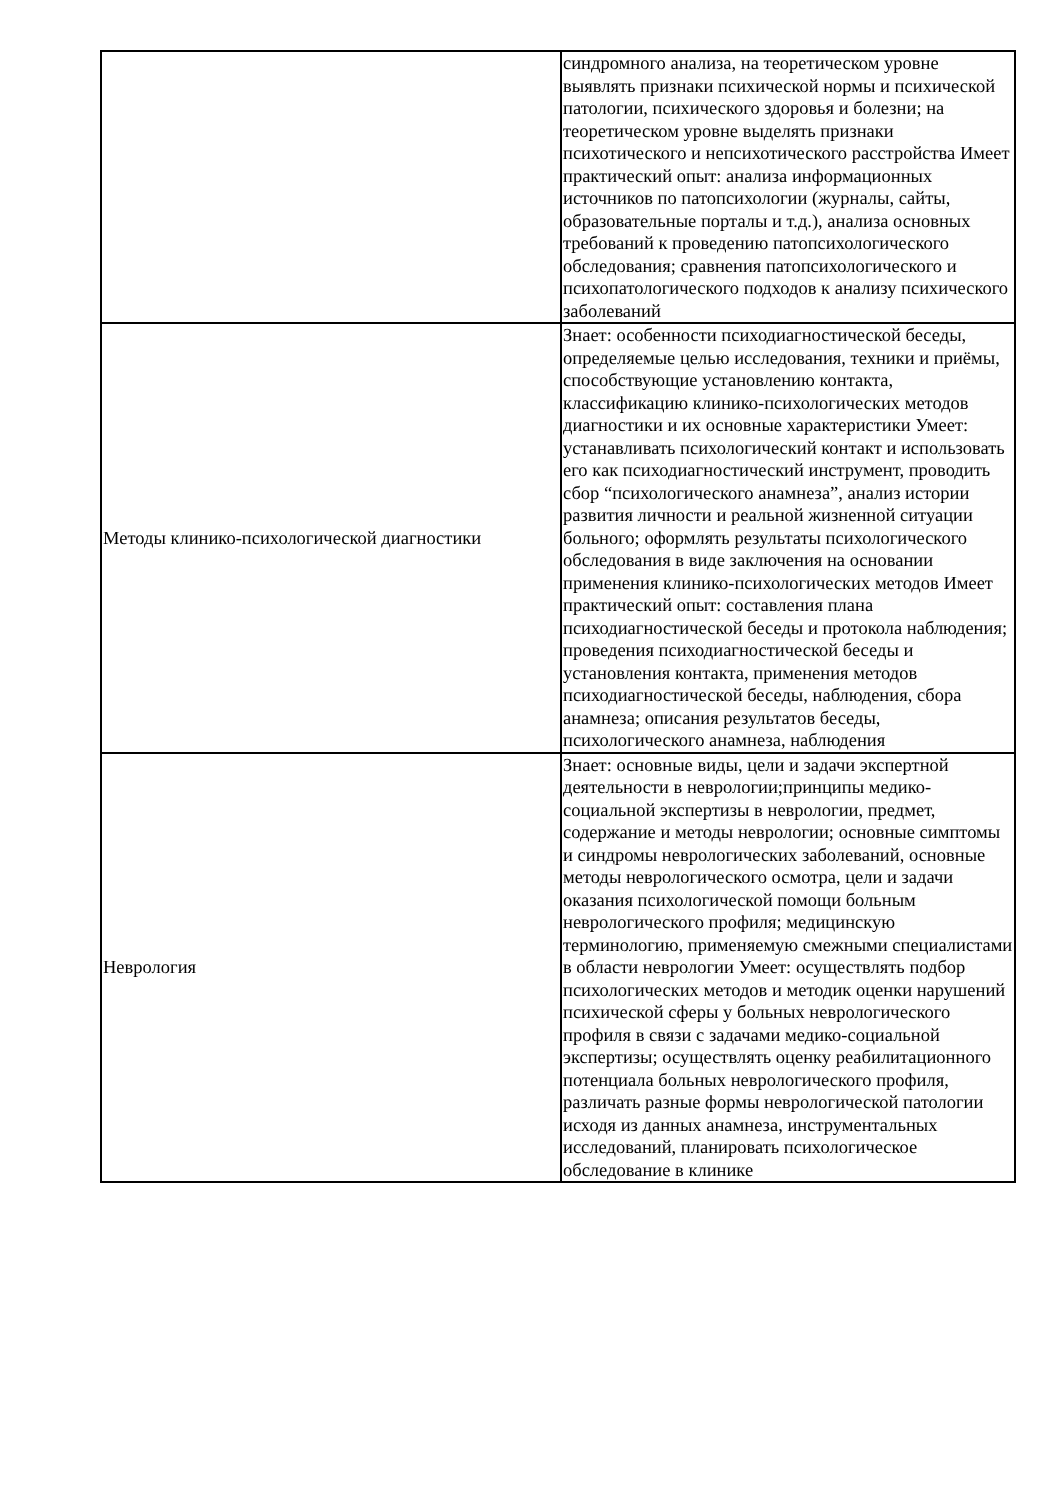| | синдромного анализа, на теоретическом уровне выявлять признаки психической нормы и психической патологии, психического здоровья и болезни; на теоретическом уровне выделять признаки психотического и непсихотического расстройства Имеет практический опыт: анализа информационных источников по патопсихологии (журналы, сайты, образовательные порталы и т.д.), анализа основных требований к проведению патопсихологического обследования; сравнения патопсихологического и психопатологического подходов к анализу психического заболеваний |
| Методы клинико-психологической диагностики | Знает: особенности психодиагностической беседы, определяемые целью исследования, техники и приёмы, способствующие установлению контакта, классификацию клинико-психологических методов диагностики и их основные характеристики Умеет: устанавливать психологический контакт и использовать его как психодиагностический инструмент, проводить сбор “психологического анамнеза”, анализ истории развития личности и реальной жизненной ситуации больного; оформлять результаты психологического обследования в виде заключения на основании применения клинико-психологических методов Имеет практический опыт: составления плана психодиагностической беседы и протокола наблюдения; проведения психодиагностической беседы и установления контакта, применения методов психодиагностической беседы, наблюдения, сбора анамнеза; описания результатов беседы, психологического анамнеза, наблюдения |
| Неврология | Знает: основные виды, цели и задачи экспертной деятельности в неврологии;принципы медико-социальной экспертизы в неврологии, предмет, содержание и методы неврологии; основные симптомы и синдромы неврологических заболеваний, основные методы неврологического осмотра, цели и задачи оказания психологической помощи больным неврологического профиля; медицинскую терминологию, применяемую смежными специалистами в области неврологии Умеет: осуществлять подбор психологических методов и методик оценки нарушений психической сферы у больных неврологического профиля в связи с задачами медико-социальной экспертизы; осуществлять оценку реабилитационного потенциала больных неврологического профиля, различать разные формы неврологической патологии исходя из данных анамнеза, инструментальных исследований, планировать психологическое обследование в клинике |